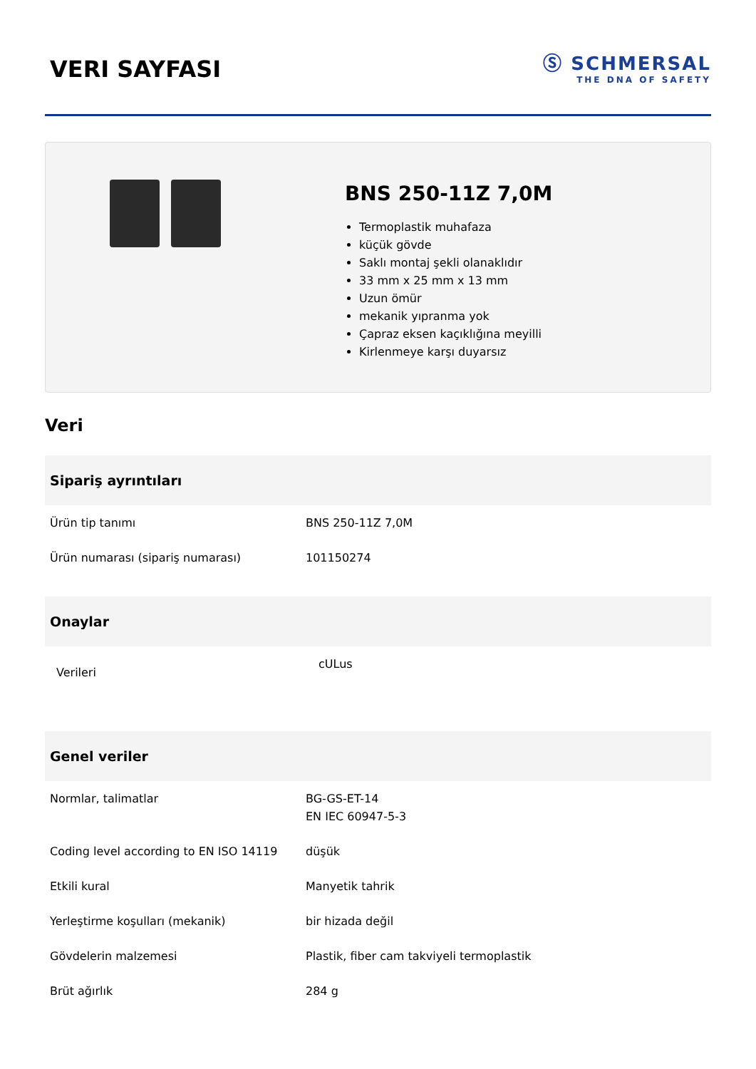VERI SAYFASI
Ⓢ SCHMERSAL
THE DNA OF SAFETY
BNS 250-11Z 7,0M
Termoplastik muhafaza
küçük gövde
Saklı montaj şekli olanaklıdır
33 mm x 25 mm x 13 mm
Uzun ömür
mekanik yıpranma yok
Çapraz eksen kaçıklığına meyilli
Kirlenmeye karşı duyarsız
Veri
| Sipariş ayrıntıları | |
| --- | --- |
| Ürün tip tanımı | BNS 250-11Z 7,0M |
| Ürün numarası (sipariş numarası) | 101150274 |
| Onaylar | |
| --- | --- |
| Verileri | cULus |
| Genel veriler | |
| --- | --- |
| Normlar, talimatlar | BG-GS-ET-14 EN IEC 60947-5-3 |
| Coding level according to EN ISO 14119 | düşük |
| Etkili kural | Manyetik tahrik |
| Yerleştirme koşulları (mekanik) | bir hizada değil |
| Gövdelerin malzemesi | Plastik, fiber cam takviyeli termoplastik |
| Brüt ağırlık | 284 g |